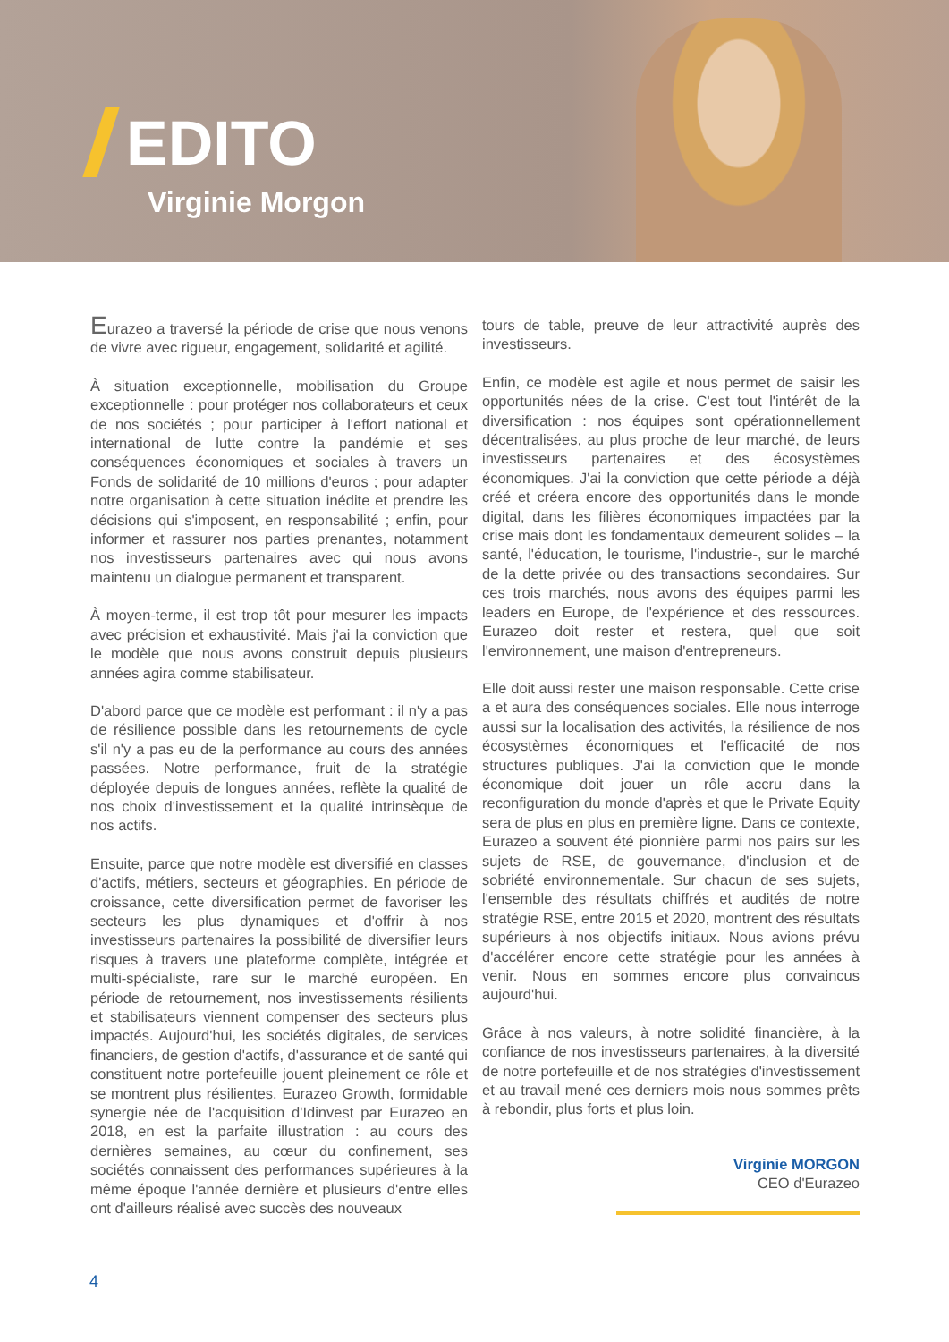EDITO
Virginie Morgon
Eurazeo a traversé la période de crise que nous venons de vivre avec rigueur, engagement, solidarité et agilité.
À situation exceptionnelle, mobilisation du Groupe exceptionnelle : pour protéger nos collaborateurs et ceux de nos sociétés ; pour participer à l'effort national et international de lutte contre la pandémie et ses conséquences économiques et sociales à travers un Fonds de solidarité de 10 millions d'euros ; pour adapter notre organisation à cette situation inédite et prendre les décisions qui s'imposent, en responsabilité ; enfin, pour informer et rassurer nos parties prenantes, notamment nos investisseurs partenaires avec qui nous avons maintenu un dialogue permanent et transparent.
À moyen-terme, il est trop tôt pour mesurer les impacts avec précision et exhaustivité. Mais j'ai la conviction que le modèle que nous avons construit depuis plusieurs années agira comme stabilisateur.
D'abord parce que ce modèle est performant : il n'y a pas de résilience possible dans les retournements de cycle s'il n'y a pas eu de la performance au cours des années passées. Notre performance, fruit de la stratégie déployée depuis de longues années, reflète la qualité de nos choix d'investissement et la qualité intrinsèque de nos actifs.
Ensuite, parce que notre modèle est diversifié en classes d'actifs, métiers, secteurs et géographies. En période de croissance, cette diversification permet de favoriser les secteurs les plus dynamiques et d'offrir à nos investisseurs partenaires la possibilité de diversifier leurs risques à travers une plateforme complète, intégrée et multi-spécialiste, rare sur le marché européen. En période de retournement, nos investissements résilients et stabilisateurs viennent compenser des secteurs plus impactés. Aujourd'hui, les sociétés digitales, de services financiers, de gestion d'actifs, d'assurance et de santé qui constituent notre portefeuille jouent pleinement ce rôle et se montrent plus résilientes. Eurazeo Growth, formidable synergie née de l'acquisition d'Idinvest par Eurazeo en 2018, en est la parfaite illustration : au cours des dernières semaines, au cœur du confinement, ses sociétés connaissent des performances supérieures à la même époque l'année dernière et plusieurs d'entre elles ont d'ailleurs réalisé avec succès des nouveaux
tours de table, preuve de leur attractivité auprès des investisseurs.
Enfin, ce modèle est agile et nous permet de saisir les opportunités nées de la crise. C'est tout l'intérêt de la diversification : nos équipes sont opérationnellement décentralisées, au plus proche de leur marché, de leurs investisseurs partenaires et des écosystèmes économiques. J'ai la conviction que cette période a déjà créé et créera encore des opportunités dans le monde digital, dans les filières économiques impactées par la crise mais dont les fondamentaux demeurent solides – la santé, l'éducation, le tourisme, l'industrie-, sur le marché de la dette privée ou des transactions secondaires. Sur ces trois marchés, nous avons des équipes parmi les leaders en Europe, de l'expérience et des ressources. Eurazeo doit rester et restera, quel que soit l'environnement, une maison d'entrepreneurs.
Elle doit aussi rester une maison responsable. Cette crise a et aura des conséquences sociales. Elle nous interroge aussi sur la localisation des activités, la résilience de nos écosystèmes économiques et l'efficacité de nos structures publiques. J'ai la conviction que le monde économique doit jouer un rôle accru dans la reconfiguration du monde d'après et que le Private Equity sera de plus en plus en première ligne. Dans ce contexte, Eurazeo a souvent été pionnière parmi nos pairs sur les sujets de RSE, de gouvernance, d'inclusion et de sobriété environnementale. Sur chacun de ses sujets, l'ensemble des résultats chiffrés et audités de notre stratégie RSE, entre 2015 et 2020, montrent des résultats supérieurs à nos objectifs initiaux. Nous avions prévu d'accélérer encore cette stratégie pour les années à venir. Nous en sommes encore plus convaincus aujourd'hui.
Grâce à nos valeurs, à notre solidité financière, à la confiance de nos investisseurs partenaires, à la diversité de notre portefeuille et de nos stratégies d'investissement et au travail mené ces derniers mois nous sommes prêts à rebondir, plus forts et plus loin.
Virginie MORGON
CEO d'Eurazeo
4